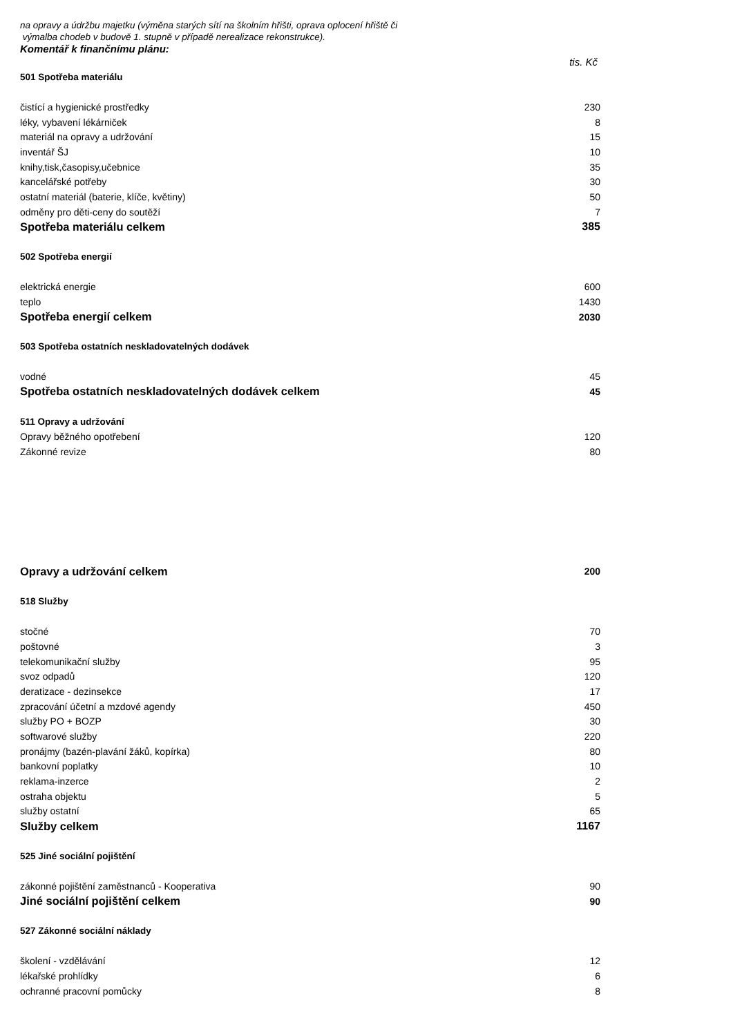na opravy a údržbu majetku (výměna starých sítí na školním hřišti, oprava oplocení hřiště či
výmalba chodeb v budově 1. stupně v případě nerealizace rekonstrukce).
Komentář k finančnímu plánu:
| | tis. Kč |
| 501 Spotřeba materiálu | |
| čistící a hygienické prostředky | 230 |
| léky, vybavení lékárniček | 8 |
| materiál na opravy a udržování | 15 |
| inventář ŠJ | 10 |
| knihy,tisk,časopisy,učebnice | 35 |
| kancelářské potřeby | 30 |
| ostatní materiál (baterie, klíče, květiny) | 50 |
| odměny pro děti-ceny do soutěží | 7 |
| Spotřeba materiálu celkem | 385 |
| 502 Spotřeba energií | |
| elektrická energie | 600 |
| teplo | 1430 |
| Spotřeba energií celkem | 2030 |
| 503 Spotřeba ostatních neskladovatelných dodávek | |
| vodné | 45 |
| Spotřeba ostatních neskladovatelných dodávek celkem | 45 |
| 511 Opravy a udržování | |
| Opravy běžného opotřebení | 120 |
| Zákonné revize | 80 |
| Opravy a udržování celkem | 200 |
| 518 Služby | |
| stočné | 70 |
| poštovné | 3 |
| telekomunikační služby | 95 |
| svoz odpadů | 120 |
| deratizace - dezinsekce | 17 |
| zpracování účetní a mzdové agendy | 450 |
| služby PO + BOZP | 30 |
| softwarové služby | 220 |
| pronájmy (bazén-plavání žáků, kopírka) | 80 |
| bankovní poplatky | 10 |
| reklama-inzerce | 2 |
| ostraha objektu | 5 |
| služby ostatní | 65 |
| Služby celkem | 1167 |
| 525 Jiné sociální pojištění | |
| zákonné pojištění zaměstnanců - Kooperativa | 90 |
| Jiné sociální pojištění celkem | 90 |
| 527 Zákonné sociální náklady | |
| školení - vzdělávání | 12 |
| lékařské prohlídky | 6 |
| ochranné pracovní pomůcky | 8 |